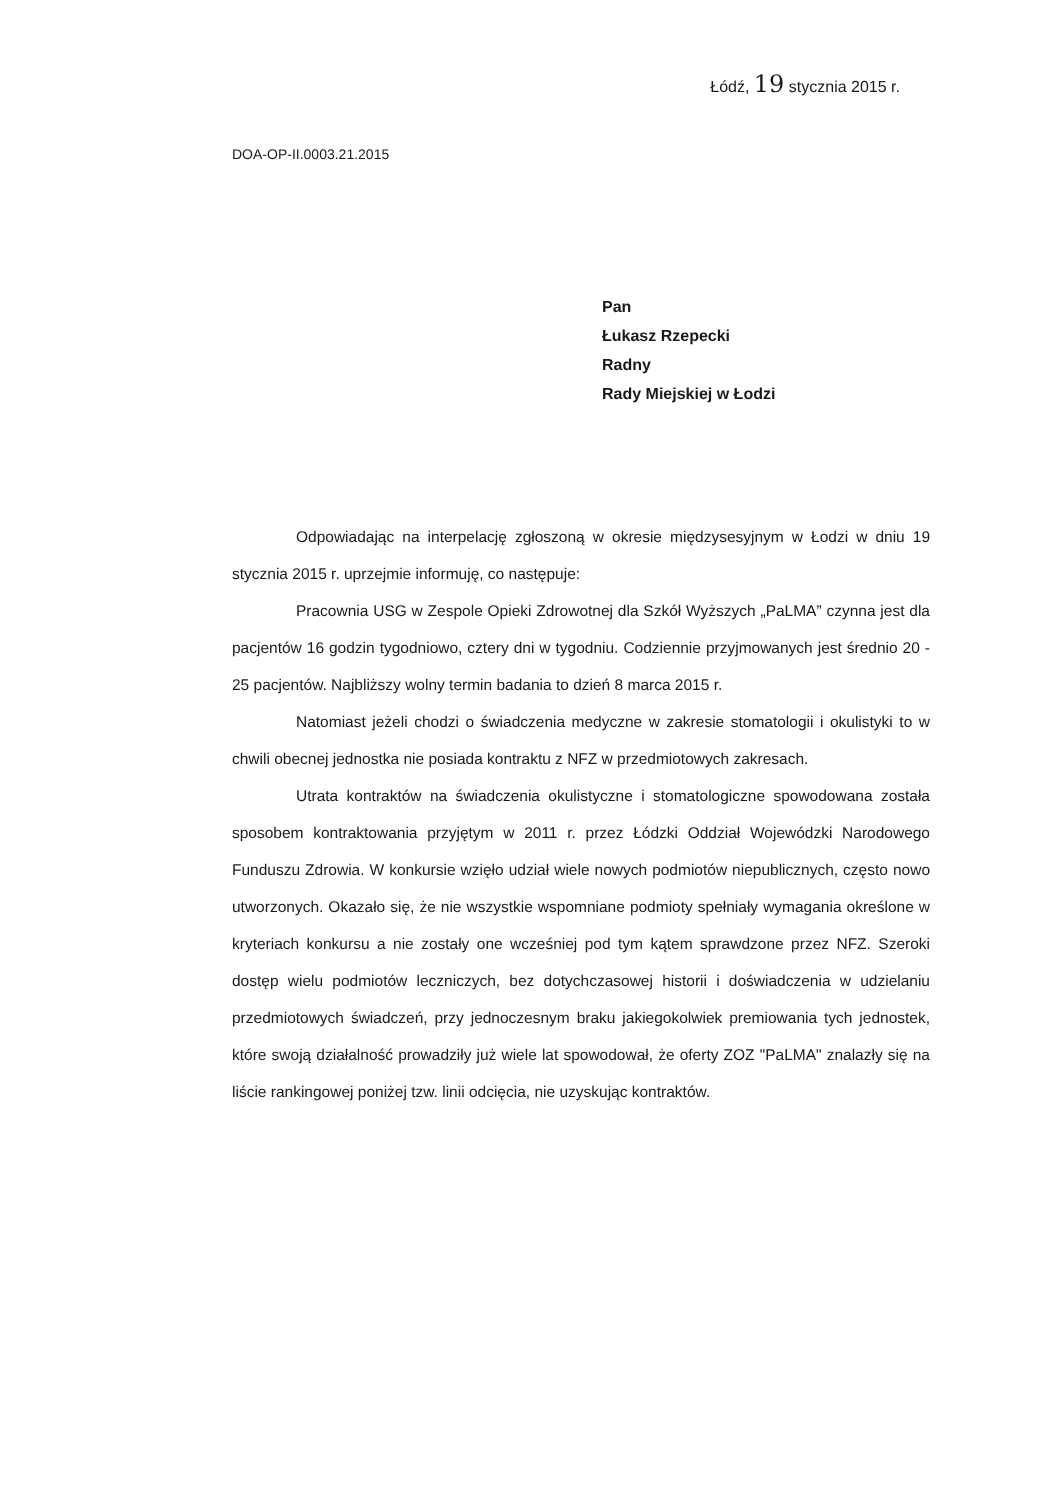Łódź, 19 stycznia 2015 r.
DOA-OP-II.0003.21.2015
Pan
Łukasz Rzepecki
Radny
Rady Miejskiej w Łodzi
Odpowiadając na interpelację zgłoszoną w okresie międzysesyjnym w Łodzi w dniu 19 stycznia 2015 r. uprzejmie informuję, co następuje:
Pracownia USG w Zespole Opieki Zdrowotnej dla Szkół Wyższych „PaLMA” czynna jest dla pacjentów 16 godzin tygodniowo, cztery dni w tygodniu. Codziennie przyjmowanych jest średnio 20 - 25 pacjentów. Najbliższy wolny termin badania to dzień 8 marca 2015 r.
Natomiast jeżeli chodzi o świadczenia medyczne w zakresie stomatologii i okulistyki to w chwili obecnej jednostka nie posiada kontraktu z NFZ w przedmiotowych zakresach.
Utrata kontraktów na świadczenia okulistyczne i stomatologiczne spowodowana została sposobem kontraktowania przyjętym w 2011 r. przez Łódzki Oddział Wojewódzki Narodowego Funduszu Zdrowia. W konkursie wzięło udział wiele nowych podmiotów niepublicznych, często nowo utworzonych. Okazało się, że nie wszystkie wspomniane podmioty spełniały wymagania określone w kryteriach konkursu a nie zostały one wcześniej pod tym kątem sprawdzone przez NFZ. Szeroki dostęp wielu podmiotów leczniczych, bez dotychczasowej historii i doświadczenia w udzielaniu przedmiotowych świadczeń, przy jednoczesnym braku jakiegokolwiek premiowania tych jednostek, które swoją działalność prowadziły już wiele lat spowodował, że oferty ZOZ "PaLMA" znalazły się na liście rankingowej poniżej tzw. linii odcięcia, nie uzyskując kontraktów.